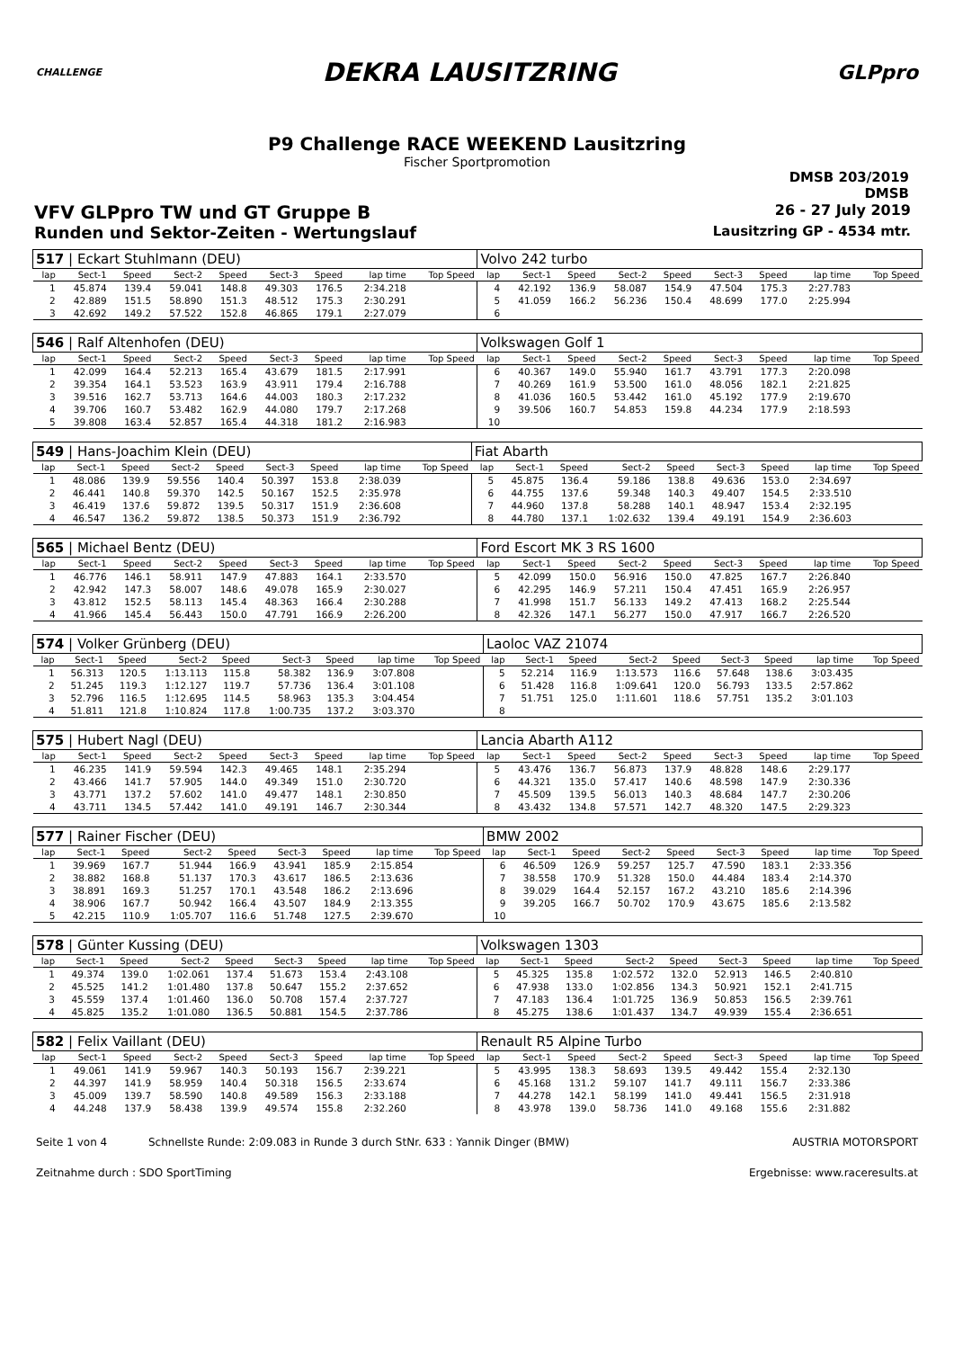CHALLENGE
DEKRA LAUSITZRING
GLPpro
P9 Challenge RACE WEEKEND Lausitzring
Fischer Sportpromotion
DMSB 203/2019
DMSB
VFV GLPpro TW und GT Gruppe B 26 - 27 July 2019
Runden und Sektor-Zeiten - Wertungslauf Lausitzring GP - 4534 mtr.
| 517 / Eckart Stuhlmann (DEU) | | | | | | | | | Volvo 242 turbo | | | | | | | | |
| lap | Sect-1 | Speed | Sect-2 | Speed | Sect-3 | Speed | lap time | Top Speed | lap | Sect-1 | Speed | Sect-2 | Speed | Sect-3 | Speed | lap time | Top Speed |
| 1 | 45.874 | 139.4 | 59.041 | 148.8 | 49.303 | 176.5 | 2:34.218 | | 4 | 42.192 | 136.9 | 58.087 | 154.9 | 47.504 | 175.3 | 2:27.783 | |
| 2 | 42.889 | 151.5 | 58.890 | 151.3 | 48.512 | 175.3 | 2:30.291 | | 5 | 41.059 | 166.2 | 56.236 | 150.4 | 48.699 | 177.0 | 2:25.994 | |
| 3 | 42.692 | 149.2 | 57.522 | 152.8 | 46.865 | 179.1 | 2:27.079 | | 6 | | | | | | | | |
| 546 / Ralf Altenhofen (DEU) | | | | | | | | | Volkswagen Golf 1 | | | | | | | | |
| lap | Sect-1 | Speed | Sect-2 | Speed | Sect-3 | Speed | lap time | Top Speed | lap | Sect-1 | Speed | Sect-2 | Speed | Sect-3 | Speed | lap time | Top Speed |
| 1 | 42.099 | 164.4 | 52.213 | 165.4 | 43.679 | 181.5 | 2:17.991 | | 6 | 40.367 | 149.0 | 55.940 | 161.7 | 43.791 | 177.3 | 2:20.098 | |
| 2 | 39.354 | 164.1 | 53.523 | 163.9 | 43.911 | 179.4 | 2:16.788 | | 7 | 40.269 | 161.9 | 53.500 | 161.0 | 48.056 | 182.1 | 2:21.825 | |
| 3 | 39.516 | 162.7 | 53.713 | 164.6 | 44.003 | 180.3 | 2:17.232 | | 8 | 41.036 | 160.5 | 53.442 | 161.0 | 45.192 | 177.9 | 2:19.670 | |
| 4 | 39.706 | 160.7 | 53.482 | 162.9 | 44.080 | 179.7 | 2:17.268 | | 9 | 39.506 | 160.7 | 54.853 | 159.8 | 44.234 | 177.9 | 2:18.593 | |
| 5 | 39.808 | 163.4 | 52.857 | 165.4 | 44.318 | 181.2 | 2:16.983 | | 10 | | | | | | | | |
| 549 / Hans-Joachim Klein (DEU) | | | | | | | | | Fiat Abarth | | | | | | | | |
| lap | Sect-1 | Speed | Sect-2 | Speed | Sect-3 | Speed | lap time | Top Speed | lap | Sect-1 | Speed | Sect-2 | Speed | Sect-3 | Speed | lap time | Top Speed |
| 1 | 48.086 | 139.9 | 59.556 | 140.4 | 50.397 | 153.8 | 2:38.039 | | 5 | 45.875 | 136.4 | 59.186 | 138.8 | 49.636 | 153.0 | 2:34.697 | |
| 2 | 46.441 | 140.8 | 59.370 | 142.5 | 50.167 | 152.5 | 2:35.978 | | 6 | 44.755 | 137.6 | 59.348 | 140.3 | 49.407 | 154.5 | 2:33.510 | |
| 3 | 46.419 | 137.6 | 59.872 | 139.5 | 50.317 | 151.9 | 2:36.608 | | 7 | 44.960 | 137.8 | 58.288 | 140.1 | 48.947 | 153.4 | 2:32.195 | |
| 4 | 46.547 | 136.2 | 59.872 | 138.5 | 50.373 | 151.9 | 2:36.792 | | 8 | 44.780 | 137.1 | 1:02.632 | 139.4 | 49.191 | 154.9 | 2:36.603 | |
| 565 / Michael Bentz (DEU) | | | | | | | | | Ford Escort MK 3 RS 1600 | | | | | | | | |
| lap | Sect-1 | Speed | Sect-2 | Speed | Sect-3 | Speed | lap time | Top Speed | lap | Sect-1 | Speed | Sect-2 | Speed | Sect-3 | Speed | lap time | Top Speed |
| 1 | 46.776 | 146.1 | 58.911 | 147.9 | 47.883 | 164.1 | 2:33.570 | | 5 | 42.099 | 150.0 | 56.916 | 150.0 | 47.825 | 167.7 | 2:26.840 | |
| 2 | 42.942 | 147.3 | 58.007 | 148.6 | 49.078 | 165.9 | 2:30.027 | | 6 | 42.295 | 146.9 | 57.211 | 150.4 | 47.451 | 165.9 | 2:26.957 | |
| 3 | 43.812 | 152.5 | 58.113 | 145.4 | 48.363 | 166.4 | 2:30.288 | | 7 | 41.998 | 151.7 | 56.133 | 149.2 | 47.413 | 168.2 | 2:25.544 | |
| 4 | 41.966 | 145.4 | 56.443 | 150.0 | 47.791 | 166.9 | 2:26.200 | | 8 | 42.326 | 147.1 | 56.277 | 150.0 | 47.917 | 166.7 | 2:26.520 | |
| 574 / Volker Grünberg (DEU) | | | | | | | | | Laoloc VAZ 21074 | | | | | | | | |
| lap | Sect-1 | Speed | Sect-2 | Speed | Sect-3 | Speed | lap time | Top Speed | lap | Sect-1 | Speed | Sect-2 | Speed | Sect-3 | Speed | lap time | Top Speed |
| 1 | 56.313 | 120.5 | 1:13.113 | 115.8 | 58.382 | 136.9 | 3:07.808 | | 5 | 52.214 | 116.9 | 1:13.573 | 116.6 | 57.648 | 138.6 | 3:03.435 | |
| 2 | 51.245 | 119.3 | 1:12.127 | 119.7 | 57.736 | 136.4 | 3:01.108 | | 6 | 51.428 | 116.8 | 1:09.641 | 120.0 | 56.793 | 133.5 | 2:57.862 | |
| 3 | 52.796 | 116.5 | 1:12.695 | 114.5 | 58.963 | 135.3 | 3:04.454 | | 7 | 51.751 | 125.0 | 1:11.601 | 118.6 | 57.751 | 135.2 | 3:01.103 | |
| 4 | 51.811 | 121.8 | 1:10.824 | 117.8 | 1:00.735 | 137.2 | 3:03.370 | | 8 | | | | | | | | |
| 575 / Hubert Nagl (DEU) | | | | | | | | | Lancia Abarth A112 | | | | | | | | |
| lap | Sect-1 | Speed | Sect-2 | Speed | Sect-3 | Speed | lap time | Top Speed | lap | Sect-1 | Speed | Sect-2 | Speed | Sect-3 | Speed | lap time | Top Speed |
| 1 | 46.235 | 141.9 | 59.594 | 142.3 | 49.465 | 148.1 | 2:35.294 | | 5 | 43.476 | 136.7 | 56.873 | 137.9 | 48.828 | 148.6 | 2:29.177 | |
| 2 | 43.466 | 141.7 | 57.905 | 144.0 | 49.349 | 151.0 | 2:30.720 | | 6 | 44.321 | 135.0 | 57.417 | 140.6 | 48.598 | 147.9 | 2:30.336 | |
| 3 | 43.771 | 137.2 | 57.602 | 141.0 | 49.477 | 148.1 | 2:30.850 | | 7 | 45.509 | 139.5 | 56.013 | 140.3 | 48.684 | 147.7 | 2:30.206 | |
| 4 | 43.711 | 134.5 | 57.442 | 141.0 | 49.191 | 146.7 | 2:30.344 | | 8 | 43.432 | 134.8 | 57.571 | 142.7 | 48.320 | 147.5 | 2:29.323 | |
| 577 / Rainer Fischer (DEU) | | | | | | | | | BMW 2002 | | | | | | | | |
| lap | Sect-1 | Speed | Sect-2 | Speed | Sect-3 | Speed | lap time | Top Speed | lap | Sect-1 | Speed | Sect-2 | Speed | Sect-3 | Speed | lap time | Top Speed |
| 1 | 39.969 | 167.7 | 51.944 | 166.9 | 43.941 | 185.9 | 2:15.854 | | 6 | 46.509 | 126.9 | 59.257 | 125.7 | 47.590 | 183.1 | 2:33.356 | |
| 2 | 38.882 | 168.8 | 51.137 | 170.3 | 43.617 | 186.5 | 2:13.636 | | 7 | 38.558 | 170.9 | 51.328 | 150.0 | 44.484 | 183.4 | 2:14.370 | |
| 3 | 38.891 | 169.3 | 51.257 | 170.1 | 43.548 | 186.2 | 2:13.696 | | 8 | 39.029 | 164.4 | 52.157 | 167.2 | 43.210 | 185.6 | 2:14.396 | |
| 4 | 38.906 | 167.7 | 50.942 | 166.4 | 43.507 | 184.9 | 2:13.355 | | 9 | 39.205 | 166.7 | 50.702 | 170.9 | 43.675 | 185.6 | 2:13.582 | |
| 5 | 42.215 | 110.9 | 1:05.707 | 116.6 | 51.748 | 127.5 | 2:39.670 | | 10 | | | | | | | | |
| 578 / Günter Kussing (DEU) | | | | | | | | | Volkswagen 1303 | | | | | | | | |
| lap | Sect-1 | Speed | Sect-2 | Speed | Sect-3 | Speed | lap time | Top Speed | lap | Sect-1 | Speed | Sect-2 | Speed | Sect-3 | Speed | lap time | Top Speed |
| 1 | 49.374 | 139.0 | 1:02.061 | 137.4 | 51.673 | 153.4 | 2:43.108 | | 5 | 45.325 | 135.8 | 1:02.572 | 132.0 | 52.913 | 146.5 | 2:40.810 | |
| 2 | 45.525 | 141.2 | 1:01.480 | 137.8 | 50.647 | 155.2 | 2:37.652 | | 6 | 47.938 | 133.0 | 1:02.856 | 134.3 | 50.921 | 152.1 | 2:41.715 | |
| 3 | 45.559 | 137.4 | 1:01.460 | 136.0 | 50.708 | 157.4 | 2:37.727 | | 7 | 47.183 | 136.4 | 1:01.725 | 136.9 | 50.853 | 156.5 | 2:39.761 | |
| 4 | 45.825 | 135.2 | 1:01.080 | 136.5 | 50.881 | 154.5 | 2:37.786 | | 8 | 45.275 | 138.6 | 1:01.437 | 134.7 | 49.939 | 155.4 | 2:36.651 | |
| 582 / Felix Vaillant (DEU) | | | | | | | | | Renault R5 Alpine Turbo | | | | | | | | |
| lap | Sect-1 | Speed | Sect-2 | Speed | Sect-3 | Speed | lap time | Top Speed | lap | Sect-1 | Speed | Sect-2 | Speed | Sect-3 | Speed | lap time | Top Speed |
| 1 | 49.061 | 141.9 | 59.967 | 140.3 | 50.193 | 156.7 | 2:39.221 | | 5 | 43.995 | 138.3 | 58.693 | 139.5 | 49.442 | 155.4 | 2:32.130 | |
| 2 | 44.397 | 141.9 | 58.959 | 140.4 | 50.318 | 156.5 | 2:33.674 | | 6 | 45.168 | 131.2 | 59.107 | 141.7 | 49.111 | 156.7 | 2:33.386 | |
| 3 | 45.009 | 139.7 | 58.590 | 140.8 | 49.589 | 156.3 | 2:33.188 | | 7 | 44.278 | 142.1 | 58.199 | 141.0 | 49.441 | 156.5 | 2:31.918 | |
| 4 | 44.248 | 137.9 | 58.438 | 139.9 | 49.574 | 155.8 | 2:32.260 | | 8 | 43.978 | 139.0 | 58.736 | 141.0 | 49.168 | 155.6 | 2:31.882 | |
Seite 1 von 4 Schnellste Runde: 2:09.083 in Runde 3 durch StNr. 633 : Yannik Dinger (BMW) AUSTRIA MOTORSPORT
Zeitnahme durch : SDO SportTiming Ergebnisse: www.raceresults.at